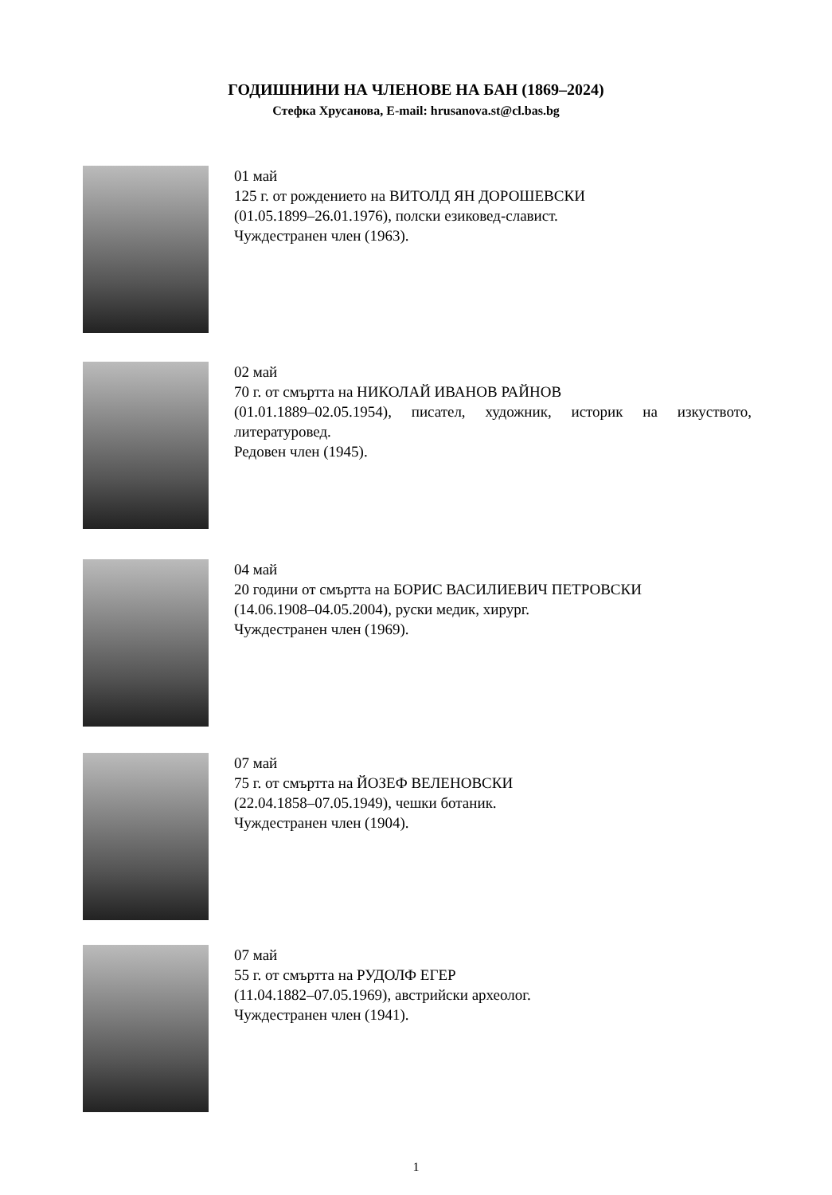ГОДИШНИНИ НА ЧЛЕНОВЕ НА БАН (1869–2024)
Стефка Хрусанова, E-mail: hrusanova.st@cl.bas.bg
01 май
125 г. от рождението на ВИТОЛД ЯН ДОРОШЕВСКИ
(01.05.1899–26.01.1976), полски езиковед-славист.
Чуждестранен член (1963).
02 май
70 г. от смъртта на НИКОЛАЙ ИВАНОВ РАЙНОВ
(01.01.1889–02.05.1954), писател, художник, историк на изкуството, литературовед.
Редовен член (1945).
04 май
20 години от смъртта на БОРИС ВАСИЛИЕВИЧ ПЕТРОВСКИ
(14.06.1908–04.05.2004), руски медик, хирург.
Чуждестранен член (1969).
07 май
75 г. от смъртта на ЙОЗЕФ ВЕЛЕНОВСКИ
(22.04.1858–07.05.1949), чешки ботаник.
Чуждестранен член (1904).
07 май
55 г. от смъртта на РУДОЛФ ЕГЕР
(11.04.1882–07.05.1969), австрийски археолог.
Чуждестранен член (1941).
1